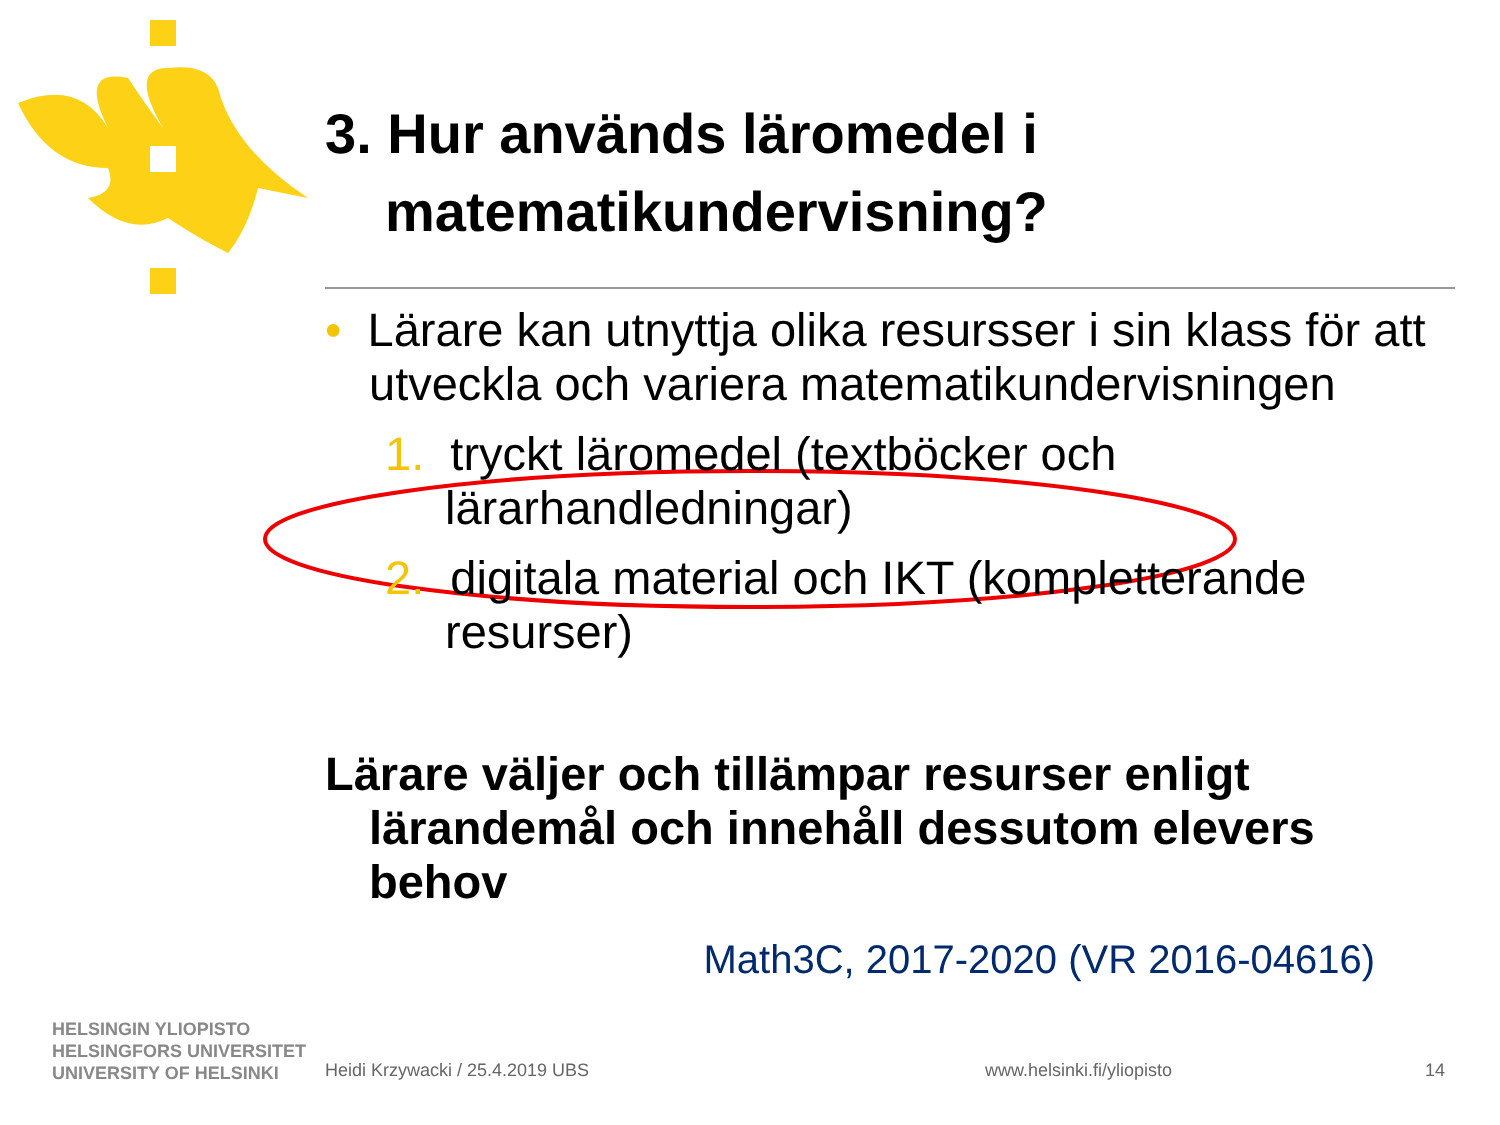3. Hur används läromedel i matematikundervisning?
• Lärare kan utnyttja olika resursser i sin klass för att utveckla och variera matematikundervisningen
1. tryckt läromedel (textböcker och lärarhandledningar)
2. digitala material och IKT (kompletterande resurser)
Lärare väljer och tillämpar resurser enligt lärandemål och innehåll dessutom elevers behov
Math3C, 2017-2020 (VR 2016-04616)
HELSINGIN YLIOPISTO
HELSINGFORS UNIVERSITET
UNIVERSITY OF HELSINKI
Heidi Krzywacki / 25.4.2019 UBS
www.helsinki.fi/yliopisto 14